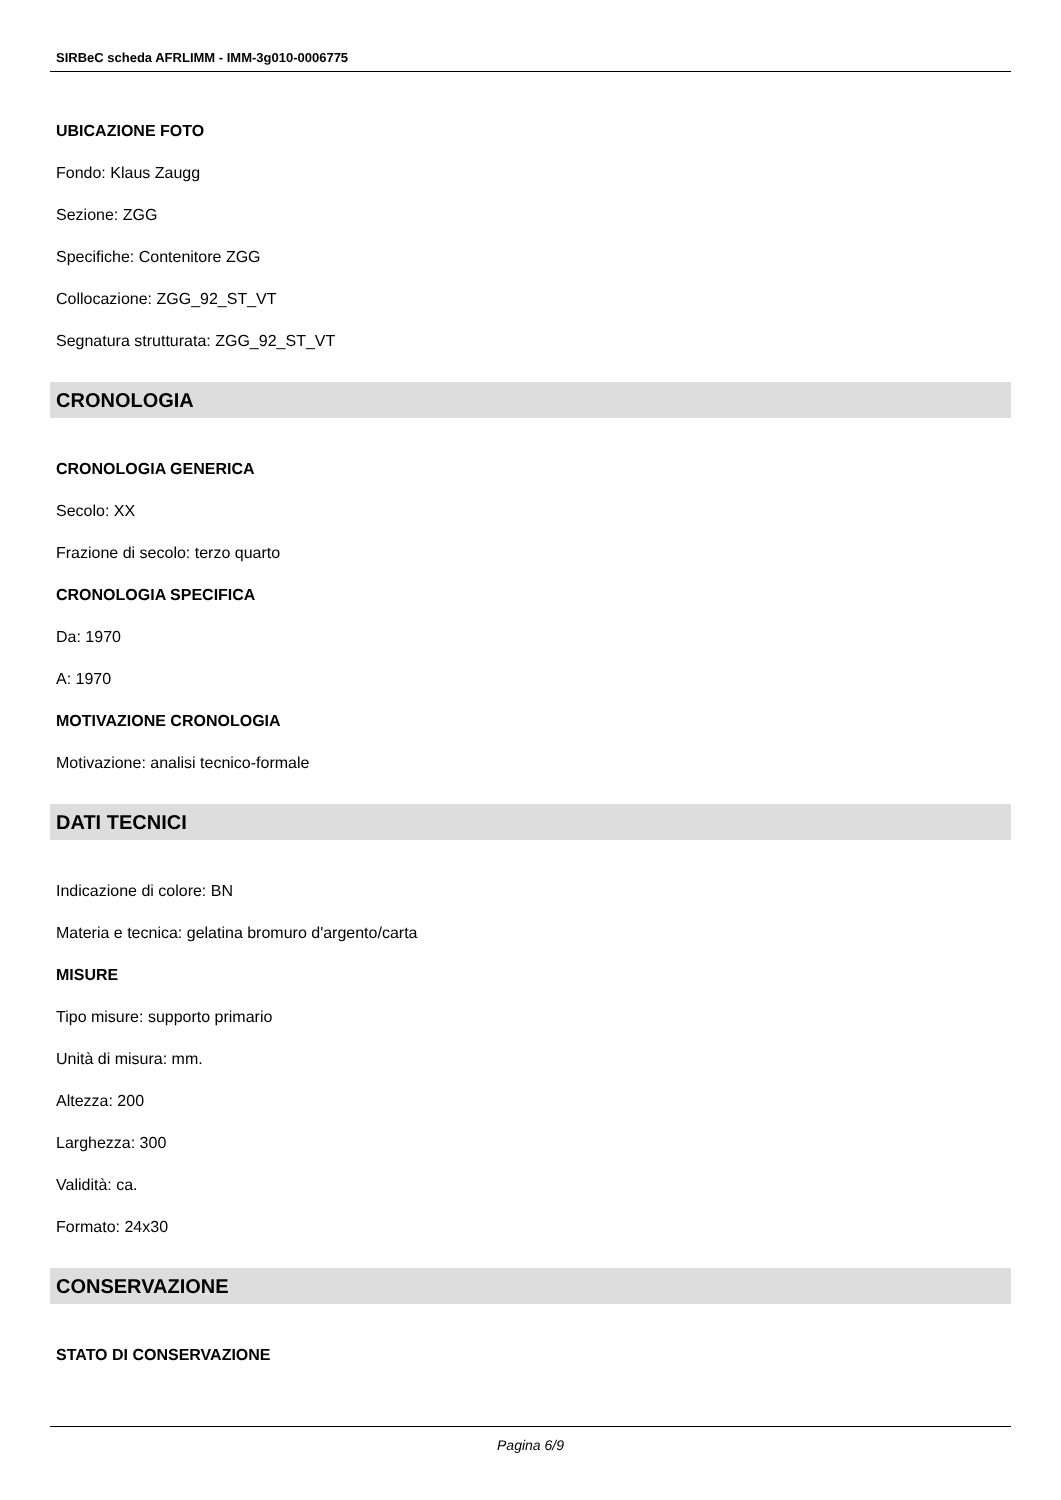SIRBeC scheda AFRLIMM - IMM-3g010-0006775
UBICAZIONE FOTO
Fondo: Klaus Zaugg
Sezione: ZGG
Specifiche: Contenitore ZGG
Collocazione: ZGG_92_ST_VT
Segnatura strutturata: ZGG_92_ST_VT
CRONOLOGIA
CRONOLOGIA GENERICA
Secolo: XX
Frazione di secolo: terzo quarto
CRONOLOGIA SPECIFICA
Da: 1970
A: 1970
MOTIVAZIONE CRONOLOGIA
Motivazione: analisi tecnico-formale
DATI TECNICI
Indicazione di colore: BN
Materia e tecnica: gelatina bromuro d'argento/carta
MISURE
Tipo misure: supporto primario
Unità di misura: mm.
Altezza: 200
Larghezza: 300
Validità: ca.
Formato: 24x30
CONSERVAZIONE
STATO DI CONSERVAZIONE
Pagina 6/9